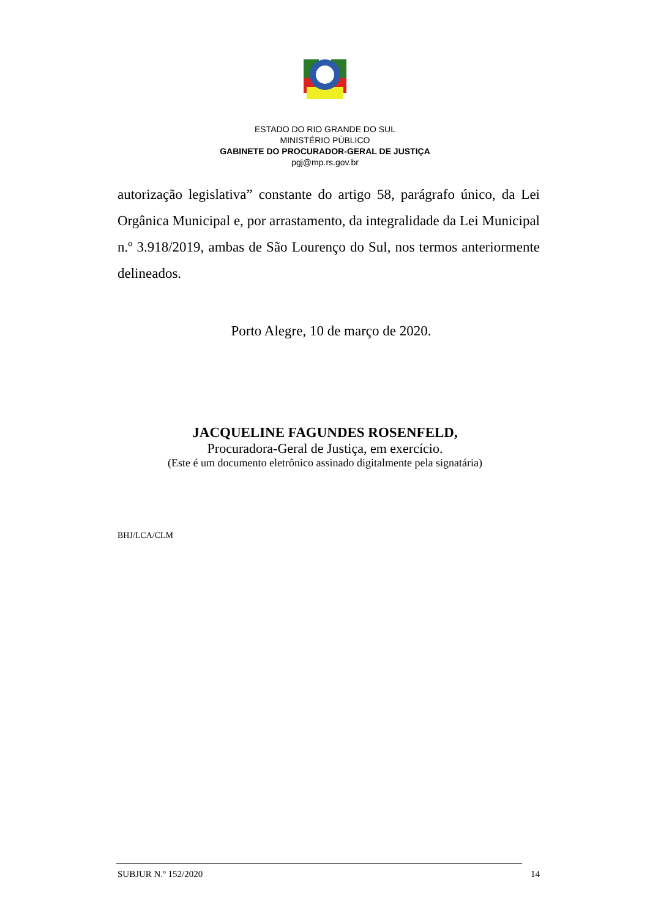ESTADO DO RIO GRANDE DO SUL
MINISTÉRIO PÚBLICO
GABINETE DO PROCURADOR-GERAL DE JUSTIÇA
pgj@mp.rs.gov.br
autorização legislativa” constante do artigo 58, parágrafo único, da Lei Orgânica Municipal e, por arrastamento, da integralidade da Lei Municipal n.º 3.918/2019, ambas de São Lourenço do Sul, nos termos anteriormente delineados.
Porto Alegre, 10 de março de 2020.
JACQUELINE FAGUNDES ROSENFELD,
Procuradora-Geral de Justiça, em exercício.
(Este é um documento eletrônico assinado digitalmente pela signatária)
BHJ/LCA/CLM
SUBJUR N.º 152/2020 14